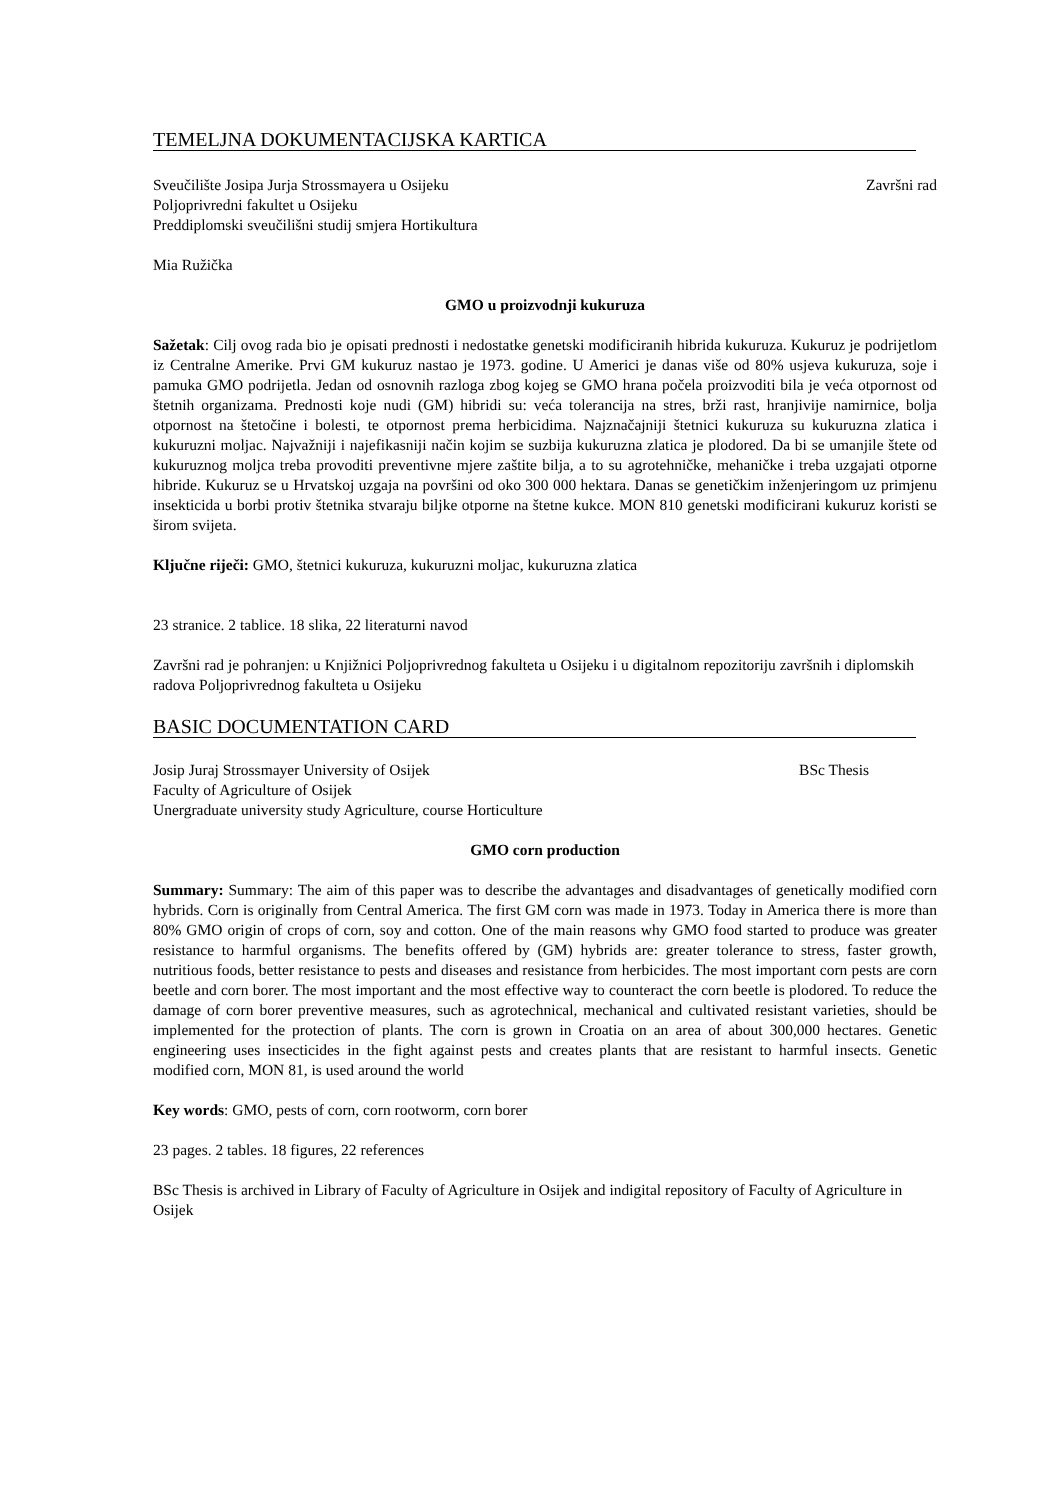TEMELJNA DOKUMENTACIJSKA KARTICA
Sveučilište Josipa Jurja Strossmayera u Osijeku Završni rad
Poljoprivredni fakultet u Osijeku
Preddiplomski sveučilišni studij smjera Hortikultura
Mia Ružička
GMO u proizvodnji kukuruza
Sažetak: Cilj ovog rada bio je opisati prednosti i nedostatke genetski modificiranih hibrida kukuruza. Kukuruz je podrijetlom iz Centralne Amerike. Prvi GM kukuruz nastao je 1973. godine. U Americi je danas više od 80% usjeva kukuruza, soje i pamuka GMO podrijetla. Jedan od osnovnih razloga zbog kojeg se GMO hrana počela proizvoditi bila je veća otpornost od štetnih organizama. Prednosti koje nudi (GM) hibridi su: veća tolerancija na stres, brži rast, hranjivije namirnice, bolja otpornost na štetočine i bolesti, te otpornost prema herbicidima. Najznačajniji štetnici kukuruza su kukuruzna zlatica i kukuruzni moljac. Najvažniji i najefikasniji način kojim se suzbija kukuruzna zlatica je plodored. Da bi se umanjile štete od kukuruznog moljca treba provoditi preventivne mjere zaštite bilja, a to su agrotehničke, mehaničke i treba uzgajati otporne hibride. Kukuruz se u Hrvatskoj uzgaja na površini od oko 300 000 hektara. Danas se genetičkim inženjeringom uz primjenu insekticida u borbi protiv štetnika stvaraju biljke otporne na štetne kukce. MON 810 genetski modificirani kukuruz koristi se širom svijeta.
Ključne riječi: GMO, štetnici kukuruza, kukuruzni moljac, kukuruzna zlatica
23 stranice. 2 tablice. 18 slika, 22 literaturni navod
Završni rad je pohranjen: u Knjižnici Poljoprivrednog fakulteta u Osijeku i u digitalnom repozitoriju završnih i diplomskih radova Poljoprivrednog fakulteta u Osijeku
BASIC DOCUMENTATION CARD
Josip Juraj Strossmayer University of Osijek BSc Thesis
Faculty of Agriculture of Osijek
Unergraduate university study Agriculture, course Horticulture
GMO corn production
Summary: Summary: The aim of this paper was to describe the advantages and disadvantages of genetically modified corn hybrids. Corn is originally from Central America. The first GM corn was made in 1973. Today in America there is more than 80% GMO origin of crops of corn, soy and cotton. One of the main reasons why GMO food started to produce was greater resistance to harmful organisms. The benefits offered by (GM) hybrids are: greater tolerance to stress, faster growth, nutritious foods, better resistance to pests and diseases and resistance from herbicides. The most important corn pests are corn beetle and corn borer. The most important and the most effective way to counteract the corn beetle is plodored. To reduce the damage of corn borer preventive measures, such as agrotechnical, mechanical and cultivated resistant varieties, should be implemented for the protection of plants. The corn is grown in Croatia on an area of about 300,000 hectares. Genetic engineering uses insecticides in the fight against pests and creates plants that are resistant to harmful insects. Genetic modified corn, MON 81, is used around the world
Key words: GMO, pests of corn, corn rootworm, corn borer
23 pages. 2 tables. 18 figures, 22 references
BSc Thesis is archived in Library of Faculty of Agriculture in Osijek and indigital repository of Faculty of Agriculture in Osijek